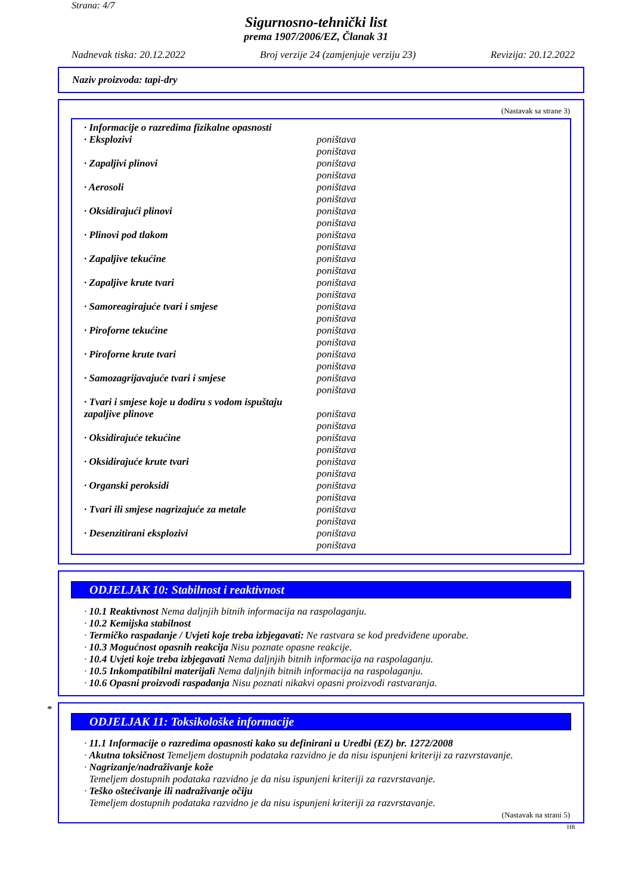Strana: 4/7
Sigurnosno-tehnički list
prema 1907/2006/EZ, Članak 31
Nadnevak tiska: 20.12.2022 Broj verzije 24 (zamjenjuje verziju 23) Revizija: 20.12.2022
Naziv proizvoda: tapi-dry
(Nastavak sa strane 3)
· Informacije o razredima fizikalne opasnosti
· Eksplozivi poništava
poništava
· Zapaljivi plinovi poništava
poništava
· Aerosoli poništava
poništava
· Oksidirajući plinovi poništava
poništava
· Plinovi pod tlakom poništava
poništava
· Zapaljive tekućine poništava
poništava
· Zapaljive krute tvari poništava
poništava
· Samoreagirajuće tvari i smjese poništava
poništava
· Piroforne tekućine poništava
poništava
· Piroforne krute tvari poništava
poništava
· Samozagrijavajuće tvari i smjese poništava
poništava
· Tvari i smjese koje u dodiru s vodom ispuštaju zapaljive plinove
poništava
poništava
· Oksidirajuće tekućine poništava
poništava
· Oksidirajuće krute tvari poništava
poništava
· Organski peroksidi poništava
poništava
· Tvari ili smjese nagrizajuće za metale poništava
poništava
· Desenzitirani eksplozivi poništava
poništava
ODJELJAK 10: Stabilnost i reaktivnost
· 10.1 Reaktivnost Nema daljnjih bitnih informacija na raspolaganju.
· 10.2 Kemijska stabilnost
· Termičko raspadanje / Uvjeti koje treba izbjegavati: Ne rastvara se kod predviđene uporabe.
· 10.3 Mogućnost opasnih reakcija Nisu poznate opasne reakcije.
· 10.4 Uvjeti koje treba izbjegavati Nema daljnjih bitnih informacija na raspolaganju.
· 10.5 Inkompatibilni materijali Nema daljnjih bitnih informacija na raspolaganju.
· 10.6 Opasni proizvodi raspadanja Nisu poznati nikakvi opasni proizvodi rastvaranja.
*
ODJELJAK 11: Toksikološke informacije
· 11.1 Informacije o razredima opasnosti kako su definirani u Uredbi (EZ) br. 1272/2008
· Akutna toksičnost Temeljem dostupnih podataka razvidno je da nisu ispunjeni kriteriji za razvrstavanje.
· Nagrizanje/nadraživanje kože
Temeljem dostupnih podataka razvidno je da nisu ispunjeni kriteriji za razvrstavanje.
· Teško oštećivanje ili nadraživanje očiju
Temeljem dostupnih podataka razvidno je da nisu ispunjeni kriteriji za razvrstavanje.
(Nastavak na strani 5)
HR